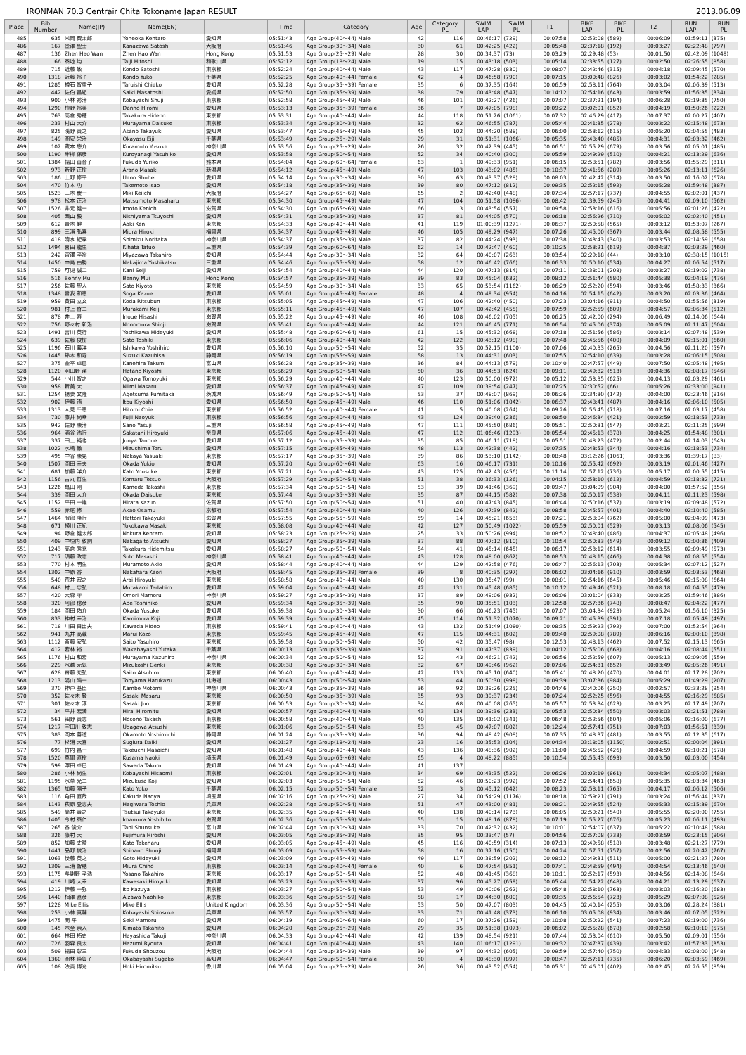IRONMAN 70.3 Centrair Chita Tokoname Japan RESULT 2013.06.09
| Place | Bib Number | Name(JP) | Name(EN) | | Time | Category | Age | Category PL | SWIM LAP | SWIM PL | T1 | BIKE LAP | BIKE PL | T2 | RUN LAP | RUN PL | |
| --- | --- | --- | --- | --- | --- | --- | --- | --- | --- | --- | --- | --- | --- | --- | --- | --- | --- |
| 485 | 635 | 米岡 賢太郎 | Yoneoka Kentaro | 愛知県 | 05:51:43 | Age Group(40～44) Male | 42 | 116 | 00:46:17 | (729) | 00:07:58 | 02:52:08 | (589) | 00:06:09 | 01:59:11 | (375) | |
| 486 | 167 | 金澤 聖士 | Kanazawa Satoshi | 大阪府 | 05:51:46 | Age Group(30～34) Male | 30 | 61 | 00:42:25 | (422) | 00:05:48 | 02:37:18 | (192) | 00:03:27 | 02:22:48 | (797) | |
| 487 | 136 | Zhen Hao Wan | Zhen Hao Wan | Hong Kong | 05:51:53 | Age Group(25～29) Male | 28 | 30 | 00:34:37 | (73) | 00:03:29 | 02:29:48 | (53) | 00:01:50 | 02:42:09 | (1049) | |
| 488 | 66 | 泰地 均 | Taiji Hitoshi | 和歌山県 | 05:52:12 | Age Group(18～24) Male | 19 | 15 | 00:43:18 | (503) | 00:05:14 | 02:33:55 | (127) | 00:02:50 | 02:26:55 | (858) | |
| 489 | 715 | 近藤 敏 | Kondo Satoshi | 東京都 | 05:52:24 | Age Group(40～44) Male | 43 | 117 | 00:47:28 | (830) | 00:08:07 | 02:42:46 | (315) | 00:04:18 | 02:09:45 | (570) | |
| 490 | 1318 | 近藤 裕子 | Kondo Yuko | 千葉県 | 05:52:25 | Age Group(40～44) Female | 42 | 4 | 00:46:58 | (790) | 00:07:15 | 03:00:48 | (826) | 00:03:02 | 01:54:22 | (285) | |
| 491 | 1285 | 樽石 智重子 | Taruishi Chieko | 愛知県 | 05:52:28 | Age Group(35～39) Female | 35 | 6 | 00:37:35 | (164) | 00:06:59 | 02:58:11 | (764) | 00:03:04 | 02:06:39 | (513) | |
| 492 | 442 | 佐伯 昌紀 | Saiki Masatoshi | 愛媛県 | 05:52:50 | Age Group(35～39) Male | 38 | 79 | 00:43:48 | (547) | 00:14:12 | 02:54:16 | (643) | 00:03:59 | 01:56:35 | (334) | |
| 493 | 900 | 小林 秀治 | Kobayashi Shuji | 東京都 | 05:52:58 | Age Group(45～49) Male | 46 | 101 | 00:42:27 | (426) | 00:07:07 | 02:37:21 | (194) | 00:06:28 | 02:19:35 | (750) | |
| 494 | 1290 | 檀野 裕美 | Danno Hiromi | 愛知県 | 05:53:13 | Age Group(35～39) Female | 36 | 7 | 00:47:05 | (798) | 00:09:22 | 03:02:01 | (852) | 00:04:19 | 01:50:26 | (222) | |
| 495 | 763 | 高倉 秀穂 | Takakura Hideho | 東京都 | 05:53:31 | Age Group(40～44) Male | 44 | 118 | 00:51:26 | (1061) | 00:07:32 | 02:46:29 | (417) | 00:07:37 | 02:00:27 | (407) | |
| 496 | 233 | 村山 大介 | Murayama Daisuke | 東京都 | 05:53:34 | Age Group(30～34) Male | 32 | 62 | 00:46:55 | (787) | 00:05:44 | 02:41:35 | (278) | 00:03:22 | 02:15:48 | (673) | |
| 497 | 825 | 浅野 貴之 | Asano Takayuki | 愛知県 | 05:53:47 | Age Group(45～49) Male | 45 | 102 | 00:44:20 | (588) | 00:06:00 | 02:53:12 | (615) | 00:05:20 | 02:04:55 | (483) | |
| 498 | 149 | 岡安 栄治 | Okayasu Eiji | 千葉県 | 05:53:49 | Age Group(25～29) Male | 29 | 31 | 00:51:31 | (1066) | 00:05:35 | 02:48:40 | (485) | 00:04:31 | 02:03:32 | (462) | |
| 499 | 102 | 蔵本 悠介 | Kuramoto Yusuke | 神奈川県 | 05:53:56 | Age Group(25～29) Male | 26 | 32 | 00:42:39 | (445) | 00:06:51 | 02:55:29 | (679) | 00:03:56 | 02:05:01 | (485) | |
| 500 | 1190 | 畔柳 保彦 | Kuroyanagi Yasuhiko | 愛知県 | 05:53:58 | Age Group(50～54) Male | 52 | 34 | 00:40:40 | (300) | 00:05:59 | 02:49:29 | (510) | 00:04:21 | 02:13:29 | (636) | |
| 501 | 1384 | 福田 百合子 | Fukuda Yuriko | 熊本県 | 05:54:04 | Age Group(60～64) Female | 63 | 1 | 00:49:33 | (951) | 00:06:15 | 02:58:51 | (782) | 00:03:56 | 01:55:29 | (311) | |
| 502 | 973 | 新野 正樹 | Arano Masaki | 新潟県 | 05:54:12 | Age Group(45～49) Male | 47 | 103 | 00:43:02 | (485) | 00:10:37 | 02:41:56 | (289) | 00:05:26 | 02:13:11 | (626) | |
| 503 | 186 | 上野 修平 | Ueno Shuhei | 愛知県 | 05:54:14 | Age Group(30～34) Male | 30 | 63 | 00:43:37 | (528) | 00:08:03 | 02:42:42 | (314) | 00:03:50 | 02:16:02 | (678) | |
| 504 | 470 | 竹本 功 | Takemoto Isao | 愛知県 | 05:54:18 | Age Group(35～39) Male | 39 | 80 | 00:47:12 | (812) | 00:09:35 | 02:52:15 | (592) | 00:05:28 | 01:59:48 | (387) | |
| 505 | 1523 | 三木 慶一 | Miki Keiichi | 大阪府 | 05:54:27 | Age Group(65～69) Male | 65 | 2 | 00:42:40 | (448) | 00:07:34 | 02:57:17 | (737) | 00:04:55 | 02:02:01 | (437) | |
| 506 | 978 | 松本 正治 | Matsumoto Masaharu | 東京都 | 05:54:30 | Age Group(45～49) Male | 47 | 104 | 00:51:58 | (1086) | 00:08:42 | 02:39:59 | (245) | 00:04:41 | 02:09:10 | (562) | |
| 507 | 1526 | 井元 健一 | Imoto Kenichi | 滋賀県 | 05:54:30 | Age Group(65～69) Male | 66 | 3 | 00:43:54 | (557) | 00:09:58 | 02:53:16 | (616) | 00:05:56 | 02:01:26 | (422) | |
| 508 | 405 | 西山 毅 | Nishiyama Tsuyoshi | 愛知県 | 05:54:31 | Age Group(35～39) Male | 37 | 81 | 00:44:05 | (570) | 00:06:18 | 02:56:26 | (710) | 00:05:02 | 02:02:40 | (451) | |
| 509 | 612 | 青木 健 | Aoki Ken | 東京都 | 05:54:33 | Age Group(40～44) Male | 41 | 119 | 01:00:39 | (1271) | 00:06:37 | 02:50:58 | (565) | 00:03:12 | 01:53:07 | (267) | |
| 510 | 899 | 三浦 弘喜 | Miura Hiroki | 福岡県 | 05:54:37 | Age Group(45～49) Male | 46 | 105 | 00:49:29 | (947) | 00:07:26 | 02:45:00 | (367) | 00:03:44 | 02:08:58 | (555) | |
| 511 | 418 | 清水 紀孝 | Shimizu Noritaka | 神奈川県 | 05:54:37 | Age Group(35～39) Male | 37 | 82 | 00:44:24 | (593) | 00:07:38 | 02:43:43 | (340) | 00:03:53 | 02:14:59 | (658) | |
| 512 | 1494 | 喜田 龍生 | Kihata Tatuo | 三重県 | 05:54:39 | Age Group(60～64) Male | 62 | 14 | 00:42:47 | (460) | 00:10:25 | 02:53:21 | (619) | 00:04:37 | 02:03:29 | (460) | |
| 513 | 242 | 宮澤 孝裕 | Miyazawa Takahiro | 愛知県 | 05:54:44 | Age Group(30～34) Male | 32 | 64 | 00:40:07 | (263) | 00:03:54 | 02:29:18 | (44) | 00:03:10 | 02:38:15 | (1015) | |
| 514 | 1450 | 中島 由勝 | Nakajima Yoshikatsu | 三重県 | 05:54:46 | Age Group(55～59) Male | 58 | 12 | 00:46:42 | (766) | 00:06:33 | 02:50:10 | (534) | 00:04:27 | 02:06:54 | (517) | |
| 515 | 759 | 可児 誠二 | Kani Seiji | 愛知県 | 05:54:54 | Age Group(40～44) Male | 44 | 120 | 00:47:13 | (814) | 00:07:11 | 02:38:01 | (208) | 00:03:27 | 02:19:02 | (738) | |
| 516 | 516 | Benny Mui | Benny Mui | Hong Kong | 05:54:57 | Age Group(35～39) Male | 39 | 83 | 00:45:04 | (632) | 00:08:12 | 02:51:44 | (580) | 00:05:38 | 02:04:19 | (476) | |
| 517 | 256 | 佐藤 聖人 | Sato Kiyoto | 東京都 | 05:54:59 | Age Group(30～34) Male | 33 | 65 | 00:53:54 | (1162) | 00:06:29 | 02:52:20 | (594) | 00:03:46 | 01:58:33 | (366) | |
| 518 | 1348 | 曽我 和恵 | Soga Kazue | 愛知県 | 05:55:01 | Age Group(45～49) Female | 48 | 4 | 00:49:34 | (954) | 00:04:16 | 02:54:15 | (642) | 00:03:20 | 02:03:36 | (464) | |
| 519 | 959 | 黄田 立文 | Koda Ritsubun | 東京都 | 05:55:05 | Age Group(45～49) Male | 47 | 106 | 00:42:40 | (450) | 00:07:23 | 03:04:16 | (911) | 00:04:50 | 01:55:56 | (319) | |
| 520 | 981 | 村上 啓二 | Murakami Keiji | 東京都 | 05:55:11 | Age Group(45～49) Male | 47 | 107 | 00:42:42 | (455) | 00:07:59 | 02:52:59 | (609) | 00:04:57 | 02:06:34 | (512) | |
| 521 | 878 | 井上 寿 | Inoue Hisashi | 滋賀県 | 05:55:22 | Age Group(45～49) Male | 46 | 108 | 00:46:02 | (705) | 00:06:25 | 02:42:00 | (294) | 00:06:49 | 02:14:06 | (644) | |
| 522 | 756 | 野々村 新治 | Nonomura Shinji | 滋賀県 | 05:55:41 | Age Group(40～44) Male | 44 | 121 | 00:46:45 | (771) | 00:06:54 | 02:45:06 | (374) | 00:05:09 | 02:11:47 | (604) | |
| 523 | 1491 | 吉川 英行 | Yoshikawa Hideyuki | 愛知県 | 05:55:48 | Age Group(60～64) Male | 61 | 15 | 00:45:32 | (668) | 00:07:18 | 02:51:56 | (586) | 00:03:14 | 02:07:48 | (539) | |
| 524 | 639 | 佐藤 俊樹 | Sato Toshiki | 東京都 | 05:56:06 | Age Group(40～44) Male | 42 | 122 | 00:43:12 | (498) | 00:07:48 | 02:45:56 | (400) | 00:04:09 | 02:15:01 | (660) | |
| 525 | 1196 | 石川 義洋 | Ishikawa Yoshihiro | 愛知県 | 05:56:10 | Age Group(50～54) Male | 52 | 35 | 00:52:15 | (1100) | 00:07:06 | 02:40:33 | (265) | 00:04:56 | 02:11:20 | (597) | |
| 526 | 1445 | 鈴木 和寿 | Suzuki Kazuhisa | 静岡県 | 05:56:19 | Age Group(55～59) Male | 58 | 13 | 00:44:31 | (603) | 00:07:55 | 02:54:10 | (639) | 00:03:28 | 02:06:15 | (508) | |
| 527 | 375 | 金平 卓巳 | Kanehira Takumi | 富山県 | 05:56:28 | Age Group(35～39) Male | 36 | 84 | 00:44:13 | (579) | 00:10:40 | 02:47:57 | (449) | 00:07:50 | 02:05:48 | (495) | |
| 528 | 1120 | 羽田野 潔 | Hatano Kiyoshi | 東京都 | 05:56:29 | Age Group(50～54) Male | 50 | 36 | 00:44:53 | (624) | 00:09:11 | 02:49:32 | (513) | 00:04:36 | 02:08:17 | (546) | |
| 529 | 544 | 小川 智之 | Ogawa Tomoyuki | 東京都 | 05:56:29 | Age Group(40～44) Male | 40 | 123 | 00:50:00 | (972) | 00:05:12 | 02:53:35 | (625) | 00:04:13 | 02:03:29 | (461) | |
| 530 | 958 | 新美 大 | Niimi Masaru | 愛知県 | 05:56:37 | Age Group(45～49) Male | 47 | 109 | 00:39:54 | (247) | 00:07:25 | 02:30:52 | (66) | 00:05:26 | 02:33:00 | (941) | |
| 531 | 1254 | 揚妻 文隆 | Agetsuma Fumitaka | 茨城県 | 05:56:49 | Age Group(50～54) Male | 53 | 37 | 00:48:07 | (869) | 00:06:26 | 02:34:30 | (142) | 00:04:00 | 02:23:46 | (816) | |
| 532 | 902 | 伊藤 清 | Itou Kiyoshi | 愛知県 | 05:56:50 | Age Group(45～49) Male | 46 | 110 | 00:51:06 | (1042) | 00:06:37 | 02:48:41 | (487) | 00:04:16 | 02:06:10 | (505) | |
| 533 | 1313 | 人見 千恵 | Hitomi Chie | 東京都 | 05:56:52 | Age Group(40～44) Female | 41 | 5 | 00:40:08 | (264) | 00:09:26 | 02:56:45 | (718) | 00:07:16 | 02:03:17 | (458) | |
| 534 | 730 | 藤井 尚幸 | Fujii Naoyuki | 東京都 | 05:56:56 | Age Group(40～44) Male | 43 | 124 | 00:39:40 | (236) | 00:08:50 | 02:46:34 | (421) | 00:02:59 | 02:18:53 | (733) | |
| 535 | 942 | 佐野 康治 | Sano Yasuji | 三重県 | 05:56:58 | Age Group(45～49) Male | 47 | 111 | 00:45:50 | (686) | 00:05:51 | 02:50:31 | (547) | 00:03:21 | 02:11:25 | (599) | |
| 536 | 964 | 酒谷 浩行 | Sakatani Hiroyuki | 奈良県 | 05:57:06 | Age Group(45～49) Male | 47 | 112 | 01:06:46 | (1293) | 00:05:54 | 02:45:13 | (378) | 00:04:25 | 01:54:48 | (301) | |
| 537 | 337 | 田上 純也 | Junya Tanoue | 愛知県 | 05:57:12 | Age Group(35～39) Male | 35 | 85 | 00:46:11 | (718) | 00:05:51 | 02:48:23 | (472) | 00:02:44 | 02:14:03 | (643) | |
| 538 | 1022 | 水嶋 徹 | Mizushima Toru | 愛知県 | 05:57:15 | Age Group(45～49) Male | 48 | 113 | 00:42:38 | (442) | 00:07:35 | 02:43:53 | (344) | 00:04:16 | 02:18:53 | (734) | |
| 539 | 495 | 中谷 康晃 | Nakaya Yasuaki | 東京都 | 05:57:17 | Age Group(35～39) Male | 39 | 86 | 00:53:10 | (1142) | 00:08:48 | 03:12:26 | (1061) | 00:03:36 | 01:39:17 | (83) | |
| 540 | 1507 | 岡田 幸夫 | Okada Yukio | 愛知県 | 05:57:20 | Age Group(60～64) Male | 63 | 16 | 00:46:17 | (731) | 00:10:16 | 02:55:42 | (692) | 00:03:19 | 02:01:46 | (427) | |
| 541 | 681 | 加藤 洋介 | Kato Yousuke | 東京都 | 05:57:21 | Age Group(40～44) Male | 43 | 125 | 00:42:43 | (456) | 00:11:14 | 02:57:12 | (736) | 00:05:17 | 02:00:55 | (415) | |
| 542 | 1156 | 古丸 哲生 | Komaru Tetsuo | 大阪府 | 05:57:29 | Age Group(50～54) Male | 51 | 38 | 00:36:33 | (126) | 00:04:15 | 02:53:10 | (612) | 00:04:59 | 02:18:32 | (721) | |
| 543 | 1226 | 亀田 剛 | Kameda Takashi | 東京都 | 05:57:34 | Age Group(50～54) Male | 53 | 39 | 00:41:46 | (369) | 00:09:47 | 03:04:09 | (904) | 00:04:00 | 01:57:52 | (356) | |
| 544 | 339 | 岡田 大介 | Okada Daisuke | 東京都 | 05:57:44 | Age Group(35～39) Male | 35 | 87 | 00:44:15 | (582) | 00:07:38 | 02:50:17 | (538) | 00:04:11 | 02:11:23 | (598) | |
| 545 | 1152 | 平田 一雄 | Hirata Kazuo | 佐賀県 | 05:57:50 | Age Group(50～54) Male | 51 | 40 | 00:47:43 | (845) | 00:06:44 | 02:50:16 | (537) | 00:03:19 | 02:09:48 | (572) | |
| 546 | 559 | 赤尾 修 | Akao Osamu | 京都府 | 05:57:54 | Age Group(40～44) Male | 40 | 126 | 00:47:39 | (842) | 00:08:58 | 02:45:57 | (401) | 00:04:40 | 02:10:40 | (585) | |
| 547 | 1464 | 服部 隆行 | Hattori Takayuki | 滋賀県 | 05:57:55 | Age Group(55～59) Male | 59 | 14 | 00:45:21 | (653) | 00:07:21 | 02:58:04 | (762) | 00:05:00 | 02:04:09 | (473) | |
| 548 | 671 | 横川 正紀 | Yokokawa Masaki | 東京都 | 05:58:08 | Age Group(40～44) Male | 42 | 127 | 00:50:49 | (1022) | 00:05:59 | 02:50:01 | (529) | 00:03:13 | 02:08:06 | (545) | |
| 549 | 94 | 野倉 健太郎 | Nokura Kentaro | 愛知県 | 05:58:23 | Age Group(25～29) Male | 25 | 33 | 00:50:26 | (994) | 00:08:52 | 02:48:40 | (486) | 00:04:37 | 02:05:48 | (496) | |
| 550 | 409 | 中垣内 敦詞 | Nakagaito Atsushi | 愛知県 | 05:58:27 | Age Group(35～39) Male | 37 | 88 | 00:47:12 | (810) | 00:10:54 | 02:50:33 | (549) | 00:09:12 | 02:00:36 | (409) | |
| 551 | 1243 | 高倉 秀充 | Takakura Hidemitsu | 愛知県 | 05:58:27 | Age Group(50～54) Male | 54 | 41 | 00:45:14 | (645) | 00:06:17 | 02:53:12 | (614) | 00:03:55 | 02:09:49 | (573) | |
| 552 | 717 | 須藤 政志 | Suto Masashi | 神奈川県 | 05:58:41 | Age Group(40～44) Male | 43 | 128 | 00:48:00 | (862) | 00:08:53 | 02:48:15 | (466) | 00:04:38 | 02:08:55 | (554) | |
| 553 | 770 | 村本 明生 | Muramoto Akio | 愛知県 | 05:58:44 | Age Group(40～44) Male | 44 | 129 | 00:42:58 | (476) | 00:06:47 | 02:56:13 | (703) | 00:05:34 | 02:07:12 | (527) | |
| 554 | 1302 | 中原 香 | Nakahara Kaori | 大阪府 | 05:58:45 | Age Group(35～39) Female | 39 | 8 | 00:40:35 | (297) | 00:06:02 | 03:04:16 | (910) | 00:03:59 | 02:03:53 | (468) | |
| 555 | 540 | 荒井 宏之 | Arai Hiroyuki | 東京都 | 05:58:58 | Age Group(40～44) Male | 40 | 130 | 00:35:47 | (99) | 00:08:01 | 02:54:16 | (645) | 00:05:46 | 02:15:08 | (664) | |
| 556 | 648 | 村上 忠弘 | Murakami Tadahiro | 愛知県 | 05:59:04 | Age Group(40～44) Male | 42 | 131 | 00:45:48 | (685) | 00:10:12 | 02:49:46 | (521) | 00:08:18 | 02:04:55 | (479) | |
| 557 | 420 | 大森 守 | Omori Mamoru | 神奈川県 | 05:59:27 | Age Group(35～39) Male | 37 | 89 | 00:49:06 | (932) | 00:06:06 | 03:01:04 | (833) | 00:03:25 | 01:59:46 | (386) | |
| 558 | 320 | 阿部 稔彦 | Abe Toshihiko | 愛知県 | 05:59:34 | Age Group(35～39) Male | 35 | 90 | 00:35:51 | (103) | 00:12:58 | 02:57:36 | (748) | 00:08:47 | 02:04:22 | (477) | |
| 559 | 184 | 岡田 佑介 | Okada Yusuke | 愛知県 | 05:59:38 | Age Group(30～34) Male | 30 | 66 | 00:46:23 | (745) | 00:07:07 | 03:04:34 | (923) | 00:05:24 | 01:56:10 | (325) | |
| 560 | 833 | 神村 幸治 | Kamimura Koji | 愛知県 | 05:59:39 | Age Group(45～49) Male | 45 | 114 | 00:51:32 | (1070) | 00:09:21 | 02:45:39 | (391) | 00:07:18 | 02:05:49 | (497) | |
| 561 | 718 | 川田 日出夫 | Kawada Hideo | 東京都 | 05:59:41 | Age Group(40～44) Male | 43 | 132 | 00:51:49 | (1080) | 00:08:35 | 02:59:23 | (792) | 00:07:00 | 01:52:54 | (264) | |
| 562 | 941 | 丸井 高蔵 | Marui Kozo | 東京都 | 05:59:45 | Age Group(45～49) Male | 47 | 115 | 00:44:31 | (602) | 00:09:40 | 02:59:08 | (789) | 00:06:16 | 02:00:10 | (398) | |
| 563 | 1112 | 斎藤 安弘 | Saito Yasuhiro | 東京都 | 05:59:58 | Age Group(50～54) Male | 50 | 42 | 00:35:47 | (98) | 00:12:53 | 02:48:13 | (462) | 00:07:52 | 02:15:13 | (665) | |
| 564 | 412 | 若林 裕 | Wakabayashi Yutaka | 千葉県 | 06:00:13 | Age Group(35～39) Male | 37 | 91 | 00:47:37 | (839) | 00:04:12 | 02:55:06 | (668) | 00:04:16 | 02:08:44 | (551) | |
| 565 | 1176 | 村山 和宏 | Murayama Kazuhiro | 神奈川県 | 06:00:34 | Age Group(50～54) Male | 52 | 43 | 00:46:21 | (742) | 00:06:56 | 02:52:59 | (607) | 00:05:13 | 02:09:05 | (559) | |
| 566 | 229 | 水越 元気 | Mizukoshi Genki | 東京都 | 06:00:38 | Age Group(30～34) Male | 32 | 67 | 00:49:46 | (962) | 00:07:06 | 02:54:31 | (652) | 00:03:49 | 02:05:26 | (491) | |
| 567 | 628 | 齋藤 充弘 | Saito Atsuhiro | 東京都 | 06:00:40 | Age Group(40～44) Male | 42 | 133 | 00:45:10 | (640) | 00:05:41 | 02:48:20 | (470) | 00:04:01 | 02:17:28 | (702) | |
| 568 | 1213 | 湯山 晴一 | Tohyama Harukazu | 北海道 | 06:00:43 | Age Group(50～54) Male | 53 | 44 | 00:50:30 | (998) | 00:09:39 | 03:07:36 | (984) | 00:05:29 | 01:49:29 | (207) | |
| 569 | 370 | 神戸 基臣 | Kambe Motomi | 神奈川県 | 06:00:43 | Age Group(35～39) Male | 36 | 92 | 00:39:26 | (225) | 00:04:46 | 02:40:06 | (250) | 00:02:57 | 02:33:28 | (954) | |
| 570 | 352 | 佐々木 賢 | Sasaki Masaru | 東京都 | 06:00:50 | Age Group(35～39) Male | 35 | 93 | 00:39:37 | (234) | 00:07:24 | 02:52:25 | (596) | 00:04:55 | 02:16:29 | (685) | |
| 571 | 301 | 佐々木 淳 | Sasaki Jun | 東京都 | 06:00:53 | Age Group(30～34) Male | 34 | 68 | 00:40:08 | (265) | 00:05:57 | 02:53:34 | (623) | 00:03:25 | 02:17:49 | (707) | |
| 572 | 34 | 平井 宏満 | Hirai Hiromitu | 愛知県 | 06:00:57 | Age Group(40～44) Male | 43 | 134 | 00:39:36 | (233) | 00:05:53 | 02:50:34 | (550) | 00:03:03 | 02:21:51 | (788) | |
| 573 | 561 | 細野 貴志 | Hosono Takashi | 東京都 | 06:00:58 | Age Group(40～44) Male | 40 | 135 | 00:41:02 | (341) | 00:06:48 | 02:52:56 | (604) | 00:05:06 | 02:16:00 | (677) | |
| 574 | 1217 | 宇田川 敦志 | Udagawa Atsushi | 東京都 | 06:01:06 | Age Group(50～54) Male | 53 | 45 | 00:47:07 | (802) | 00:12:24 | 02:57:41 | (751) | 00:07:03 | 01:56:51 | (339) | |
| 575 | 383 | 岡本 善道 | Okamoto Yoshimichi | 静岡県 | 06:01:24 | Age Group(35～39) Male | 36 | 94 | 00:48:42 | (908) | 00:07:35 | 02:48:37 | (481) | 00:03:55 | 02:12:35 | (617) | |
| 576 | 77 | 杉浦 大喜 | Sugiura Daiki | 愛知県 | 06:01:27 | Age Group(18～24) Male | 23 | 16 | 00:35:53 | (104) | 00:04:34 | 03:18:05 | (1150) | 00:02:51 | 02:00:04 | (391) | |
| 577 | 699 | 竹内 昌一 | Takeuchi Masaichi | 愛知県 | 06:01:48 | Age Group(40～44) Male | 43 | 136 | 00:48:36 | (902) | 00:11:00 | 02:46:52 | (426) | 00:04:59 | 02:10:21 | (578) | |
| 578 | 1520 | 草間 直樹 | Kusama Naoki | 埼玉県 | 06:01:49 | Age Group(65～69) Male | 65 | 4 | 00:48:22 | (885) | 00:10:54 | 02:55:43 | (693) | 00:03:50 | 02:03:00 | (454) | |
| 579 | 599 | 澤田 卓巳 | Sawada Takumi | 愛知県 | 06:01:49 | Age Group(40～44) Male | 41 | 137 | | | | | | | | | |
| 580 | 286 | 小林 尚生 | Kobayashi Hisaomi | 東京都 | 06:02:01 | Age Group(30～34) Male | 34 | 69 | 00:43:35 | (522) | 00:06:26 | 03:02:19 | (861) | 00:04:34 | 02:05:07 | (488) | |
| 581 | 1195 | 水草 光二 | Mizukusa Koji | 愛知県 | 06:02:03 | Age Group(50～54) Male | 52 | 46 | 00:50:23 | (992) | 00:07:52 | 02:54:41 | (658) | 00:05:35 | 02:03:34 | (463) | |
| 582 | 1365 | 加藤 陽子 | Kato Yoko | 千葉県 | 06:02:15 | Age Group(50～54) Female | 52 | 3 | 00:45:12 | (642) | 00:08:23 | 02:58:11 | (765) | 00:04:17 | 02:06:12 | (506) | |
| 583 | 116 | 角田 直哉 | Kakuda Naoya | 埼玉県 | 06:02:16 | Age Group(25～29) Male | 27 | 34 | 00:54:29 | (1176) | 00:08:18 | 02:59:21 | (791) | 00:03:24 | 01:56:44 | (337) | |
| 584 | 1143 | 萩原 登志夫 | Hagiwara Toshio | 兵庫県 | 06:02:28 | Age Group(50～54) Male | 51 | 47 | 00:43:00 | (481) | 00:08:21 | 02:49:55 | (524) | 00:05:33 | 02:15:39 | (670) | |
| 585 | 549 | 筒井 貴之 | Tsutsui Takayuki | 東京都 | 06:02:35 | Age Group(40～44) Male | 40 | 138 | 00:40:14 | (273) | 00:06:05 | 02:50:21 | (540) | 00:05:55 | 02:20:00 | (755) | |
| 586 | 1405 | 今村 泰仁 | Imamura Yoshihito | 滋賀県 | 06:02:36 | Age Group(55～59) Male | 55 | 15 | 00:48:16 | (878) | 00:07:19 | 02:55:27 | (676) | 00:05:23 | 02:06:11 | (493) | |
| 587 | 265 | 谷 俊介 | Tani Shunsuke | 富山県 | 06:02:44 | Age Group(30～34) Male | 33 | 70 | 00:42:32 | (432) | 00:10:01 | 02:54:07 | (637) | 00:05:22 | 02:10:48 | (588) | |
| 588 | 326 | 藤村 大 | Fujimura Hiroshi | 愛知県 | 06:03:05 | Age Group(35～39) Male | 35 | 95 | 00:33:47 | (57) | 00:04:56 | 02:57:08 | (733) | 00:03:59 | 02:23:15 | (806) | |
| 589 | 852 | 加藤 丈晴 | Kato Takeharu | 愛知県 | 06:03:05 | Age Group(45～49) Male | 45 | 116 | 00:40:59 | (314) | 00:07:13 | 02:49:58 | (518) | 00:03:48 | 02:21:27 | (779) | |
| 590 | 1441 | 品野 俊治 | Shinano Shunji | 福岡県 | 06:03:09 | Age Group(55～59) Male | 58 | 16 | 00:37:16 | (150) | 00:04:24 | 02:57:51 | (757) | 00:02:56 | 02:20:42 | (767) | |
| 591 | 1063 | 後藤 英之 | Goto Hideyuki | 愛知県 | 06:03:09 | Age Group(45～49) Male | 49 | 117 | 00:38:59 | (202) | 00:08:12 | 02:49:31 | (511) | 00:05:00 | 02:21:27 | (780) | |
| 592 | 1309 | 三浦 智穂 | Miura Chiho | 東京都 | 06:03:14 | Age Group(40～44) Female | 40 | 6 | 00:47:54 | (851) | 00:07:41 | 02:48:59 | (494) | 00:04:54 | 02:13:46 | (640) | |
| 593 | 1175 | 与謝野 孝浩 | Yosano Takahiro | 東京都 | 06:03:17 | Age Group(50～54) Male | 52 | 48 | 00:41:45 | (368) | 00:10:11 | 02:52:17 | (593) | 00:04:56 | 02:14:08 | (646) | |
| 594 | 419 | 川崎 大幸 | Kawasaki Hiroyuki | 愛知県 | 06:03:23 | Age Group(35～39) Male | 37 | 96 | 00:45:27 | (659) | 00:05:44 | 02:54:22 | (648) | 00:04:21 | 02:13:29 | (637) | |
| 595 | 1212 | 伊藤 一弥 | Ito Kazuya | 東京都 | 06:03:27 | Age Group(50～54) Male | 53 | 49 | 00:40:06 | (262) | 00:05:48 | 02:58:10 | (763) | 00:03:03 | 02:16:20 | (683) | |
| 596 | 1440 | 相澤 直彦 | Aizawa Naohiko | 東京都 | 06:03:36 | Age Group(55～59) Male | 58 | 17 | 00:44:30 | (600) | 00:09:35 | 02:56:54 | (723) | 00:05:29 | 02:07:08 | (526) | |
| 597 | 1228 | Mike Ellis | Mike Ellis | United Kingdom | 06:03:36 | Age Group(50～54) Male | 53 | 50 | 00:47:07 | (803) | 00:04:45 | 02:40:14 | (255) | 00:03:06 | 02:28:24 | (881) | |
| 598 | 253 | 小林 真輔 | Kobayashi Shinsuke | 兵庫県 | 06:03:57 | Age Group(30～34) Male | 33 | 71 | 00:41:48 | (373) | 00:06:10 | 03:05:08 | (934) | 00:03:46 | 02:07:05 | (522) | |
| 599 | 1475 | 関 平 | Seki Mamoru | 愛知県 | 06:04:19 | Age Group(60～64) Male | 60 | 17 | 00:37:26 | (159) | 00:10:08 | 02:50:22 | (541) | 00:07:23 | 02:19:00 | (736) | |
| 600 | 145 | 木全 崇人 | Kimata Takahito | 愛知県 | 06:04:20 | Age Group(25～29) Male | 29 | 35 | 00:51:38 | (1073) | 00:06:02 | 02:55:28 | (678) | 00:02:58 | 02:10:10 | (575) | |
| 601 | 664 | 林田 拓史 | Hayashida Takuji | 神奈川県 | 06:04:33 | Age Group(40～44) Male | 42 | 139 | 00:48:54 | (921) | 00:07:44 | 02:53:04 | (610) | 00:05:50 | 02:09:01 | (556) | |
| 602 | 726 | 羽森 良太 | Hazumi Ryouta | 愛知県 | 06:04:41 | Age Group(40～44) Male | 43 | 140 | 01:06:17 | (1291) | 00:09:32 | 02:47:37 | (439) | 00:03:42 | 01:57:33 | (353) | |
| 603 | 509 | 福田 彰三 | Fukuda Shouzou | 大阪府 | 06:04:44 | Age Group(35～39) Male | 39 | 97 | 00:44:32 | (605) | 00:09:59 | 02:57:40 | (750) | 00:04:33 | 02:08:00 | (548) | |
| 604 | 1360 | 岡林 純賀子 | Okabayashi Sugako | 高知県 | 06:04:47 | Age Group(50～54) Female | 50 | 4 | 00:48:30 | (897) | 00:08:47 | 02:57:11 | (735) | 00:06:20 | 02:03:59 | (469) | |
| 605 | 108 | 法貴 博光 | Hoki Hiromitsu | 香川県 | 06:05:04 | Age Group(25～29) Male | 26 | 36 | 00:43:52 | (554) | 00:05:31 | 02:46:01 | (402) | 00:02:45 | 02:26:55 | (859) | |